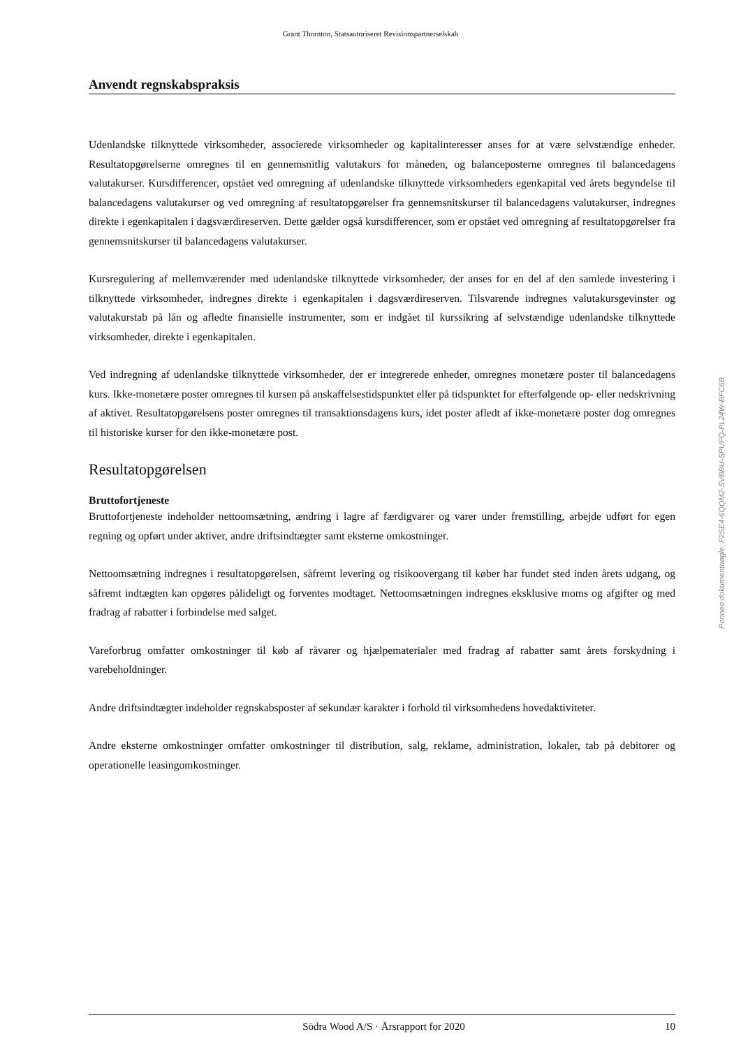Grant Thornton, Statsautoriseret Revisionspartnerselskab
Anvendt regnskabspraksis
Udenlandske tilknyttede virksomheder, associerede virksomheder og kapitalinteresser anses for at være selvstændige enheder. Resultatopgørelserne omregnes til en gennemsnitlig valutakurs for måneden, og balanceposterne omregnes til balancedagens valutakurser. Kursdifferencer, opstået ved omregning af udenlandske tilknyttede virksomheders egenkapital ved årets begyndelse til balancedagens valutakurser og ved omregning af resultatopgørelser fra gennemsnitskurser til balancedagens valutakurser, indregnes direkte i egenkapitalen i dagsværdireserven. Dette gælder også kursdifferencer, som er opstået ved omregning af resultatopgørelser fra gennemsnitskurser til balancedagens valutakurser.
Kursregulering af mellemværender med udenlandske tilknyttede virksomheder, der anses for en del af den samlede investering i tilknyttede virksomheder, indregnes direkte i egenkapitalen i dagsværdireserven. Tilsvarende indregnes valutakursgevinster og valutakurstab på lån og afledte finansielle instrumenter, som er indgået til kurssikring af selvstændige udenlandske tilknyttede virksomheder, direkte i egenkapitalen.
Ved indregning af udenlandske tilknyttede virksomheder, der er integrerede enheder, omregnes monetære poster til balancedagens kurs. Ikke-monetære poster omregnes til kursen på anskaffelsestidspunktet eller på tidspunktet for efterfølgende op- eller nedskrivning af aktivet. Resultatopgørelsens poster omregnes til transaktionsdagens kurs, idet poster afledt af ikke-monetære poster dog omregnes til historiske kurser for den ikke-monetære post.
Resultatopgørelsen
Bruttofortjeneste
Bruttofortjeneste indeholder nettoomsætning, ændring i lagre af færdigvarer og varer under fremstilling, arbejde udført for egen regning og opført under aktiver, andre driftsindtægter samt eksterne omkostninger.
Nettoomsætning indregnes i resultatopgørelsen, såfremt levering og risikoovergang til køber har fundet sted inden årets udgang, og såfremt indtægten kan opgøres pålideligt og forventes modtaget. Nettoomsætningen indregnes eksklusive moms og afgifter og med fradrag af rabatter i forbindelse med salget.
Vareforbrug omfatter omkostninger til køb af råvarer og hjælpematerialer med fradrag af rabatter samt årets forskydning i varebeholdninger.
Andre driftsindtægter indeholder regnskabsposter af sekundær karakter i forhold til virksomhedens hovedaktiviteter.
Andre eksterne omkostninger omfatter omkostninger til distribution, salg, reklame, administration, lokaler, tab på debitorer og operationelle leasingomkostninger.
Penneo dokumentnøgle: F2SE4-6QQM2-SVBBU-SPUFQ-PL24W-BFC6B
Södra Wood A/S · Årsrapport for 2020 10